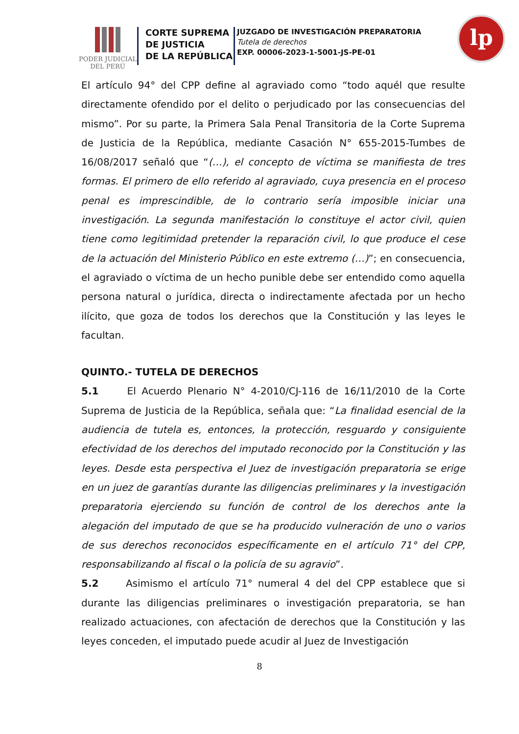PODER JUDICIAL
DEL PERÚ
CORTE SUPREMA
DE JUSTICIA
DE LA REPÚBLICA
JUZGADO DE INVESTIGACIÓN PREPARATORIA
Tutela de derechos
EXP. 00006-2023-1-5001-JS-PE-01
lp
El artículo 94° del CPP define al agraviado como “todo aquél que resulte directamente ofendido por el delito o perjudicado por las consecuencias del mismo”. Por su parte, la Primera Sala Penal Transitoria de la Corte Suprema de Justicia de la República, mediante Casación N° 655-2015-Tumbes de 16/08/2017 señaló que “(…), el concepto de víctima se manifiesta de tres formas. El primero de ello referido al agraviado, cuya presencia en el proceso penal es imprescindible, de lo contrario sería imposible iniciar una investigación. La segunda manifestación lo constituye el actor civil, quien tiene como legitimidad pretender la reparación civil, lo que produce el cese de la actuación del Ministerio Público en este extremo (…)”; en consecuencia, el agraviado o víctima de un hecho punible debe ser entendido como aquella persona natural o jurídica, directa o indirectamente afectada por un hecho ilícito, que goza de todos los derechos que la Constitución y las leyes le facultan.
QUINTO.- TUTELA DE DERECHOS
5.1 El Acuerdo Plenario N° 4-2010/CJ-116 de 16/11/2010 de la Corte Suprema de Justicia de la República, señala que: “La finalidad esencial de la audiencia de tutela es, entonces, la protección, resguardo y consiguiente efectividad de los derechos del imputado reconocido por la Constitución y las leyes. Desde esta perspectiva el Juez de investigación preparatoria se erige en un juez de garantías durante las diligencias preliminares y la investigación preparatoria ejerciendo su función de control de los derechos ante la alegación del imputado de que se ha producido vulneración de uno o varios de sus derechos reconocidos específicamente en el artículo 71° del CPP, responsabilizando al fiscal o la policía de su agravio”.
5.2 Asimismo el artículo 71° numeral 4 del del CPP establece que si durante las diligencias preliminares o investigación preparatoria, se han realizado actuaciones, con afectación de derechos que la Constitución y las leyes conceden, el imputado puede acudir al Juez de Investigación
8